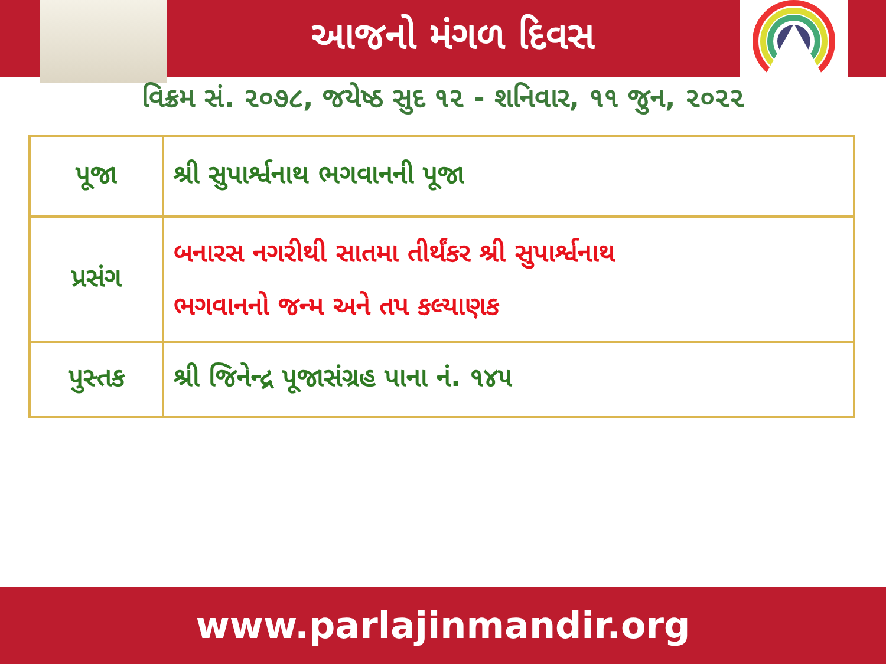આજનો મંગળ દિવસ
વિક્રમ સં. ૨૦૭૮, જયેષ્ઠ સુદ ૧૨ - શનિવાર, ૧૧ જુન, ૨૦૨૨
| પૂજા | શ્રી સુપાર્શ્વનાથ ભગવાનની પૂજા |
| પ્રસંગ | બનારસ નગરીથી સાતમા તીર્થંકર શ્રી સુપાર્શ્વનાથ ભગવાનનો જન્મ અને તપ કલ્યાણક |
| પુસ્તક | શ્રી જિનેન્દ્ર પૂજાસંગ્રહ પાના નં. ૧૪૫ |
www.parlajinmandir.org